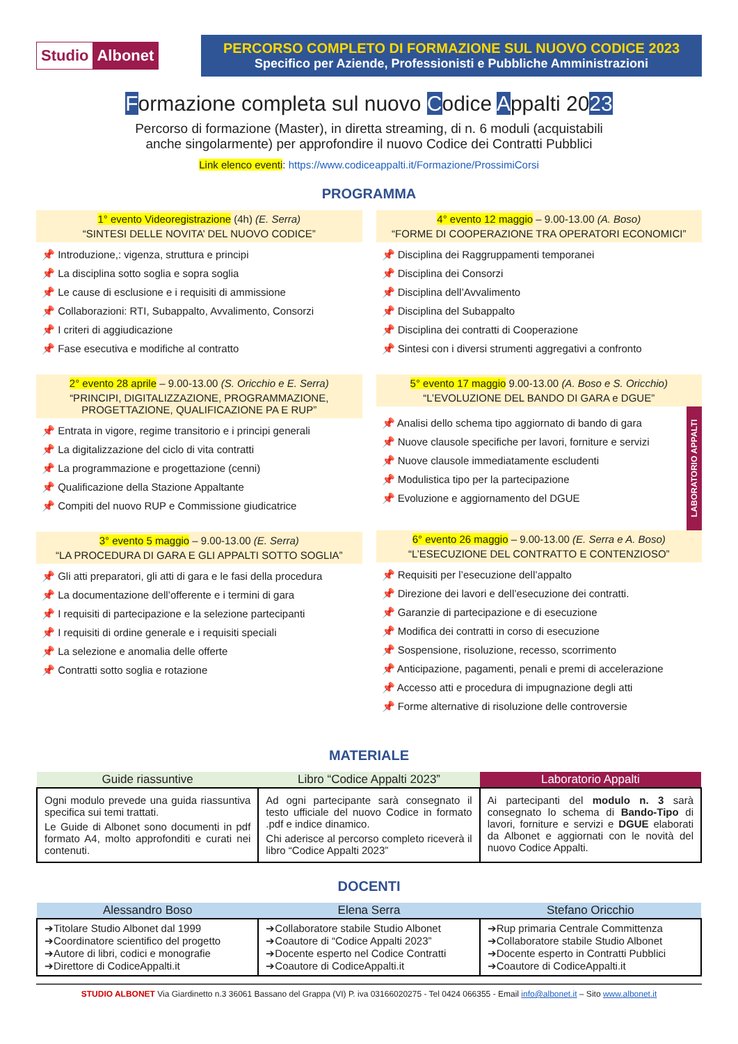Studio Albonet
PERCORSO COMPLETO DI FORMAZIONE SUL NUOVO CODICE 2023
Specifico per Aziende, Professionisti e Pubbliche Amministrazioni
Formazione completa sul nuovo Codice Appalti 2023
Percorso di formazione (Master), in diretta streaming, di n. 6 moduli (acquistabili
anche singolarmente) per approfondire il nuovo Codice dei Contratti Pubblici
Link elenco eventi: https://www.codiceappalti.it/Formazione/ProssimiCorsi
PROGRAMMA
1° evento Videoregistrazione (4h) (E. Serra)
“SINTESI DELLE NOVITA’ DEL NUOVO CODICE”
Introduzione,: vigenza, struttura e principi
La disciplina sotto soglia e sopra soglia
Le cause di esclusione e i requisiti di ammissione
Collaborazioni: RTI, Subappalto, Avvalimento, Consorzi
I criteri di aggiudicazione
Fase esecutiva e modifiche al contratto
2° evento 28 aprile – 9.00-13.00 (S. Oricchio e E. Serra)
“PRINCIPI, DIGITALIZZAZIONE, PROGRAMMAZIONE, PROGETTAZIONE, QUALIFICAZIONE PA E RUP”
Entrata in vigore, regime transitorio e i principi generali
La digitalizzazione del ciclo di vita contratti
La programmazione e progettazione (cenni)
Qualificazione della Stazione Appaltante
Compiti del nuovo RUP e Commissione giudicatrice
3° evento 5 maggio – 9.00-13.00 (E. Serra)
“LA PROCEDURA DI GARA E GLI APPALTI SOTTO SOGLIA”
Gli atti preparatori, gli atti di gara e le fasi della procedura
La documentazione dell’offerente e i termini di gara
I requisiti di partecipazione e la selezione partecipanti
I requisiti di ordine generale e i requisiti speciali
La selezione e anomalia delle offerte
Contratti sotto soglia e rotazione
4° evento 12 maggio – 9.00-13.00 (A. Boso)
“FORME DI COOPERAZIONE TRA OPERATORI ECONOMICI”
Disciplina dei Raggruppamenti temporanei
Disciplina dei Consorzi
Disciplina dell’Avvalimento
Disciplina del Subappalto
Disciplina dei contratti di Cooperazione
Sintesi con i diversi strumenti aggregativi a confronto
5° evento 17 maggio 9.00-13.00 (A. Boso e S. Oricchio)
“L’EVOLUZIONE DEL BANDO DI GARA e DGUE”
Analisi dello schema tipo aggiornato di bando di gara
Nuove clausole specifiche per lavori, forniture e servizi
Nuove clausole immediatamente escludenti
Modulistica tipo per la partecipazione
Evoluzione e aggiornamento del DGUE
LABORATORIO APPALTI
6° evento 26 maggio – 9.00-13.00 (E. Serra e A. Boso)
“L’ESECUZIONE DEL CONTRATTO E CONTENZIOSO”
Requisiti per l’esecuzione dell’appalto
Direzione dei lavori e dell’esecuzione dei contratti.
Garanzie di partecipazione e di esecuzione
Modifica dei contratti in corso di esecuzione
Sospensione, risoluzione, recesso, scorrimento
Anticipazione, pagamenti, penali e premi di accelerazione
Accesso atti e procedura di impugnazione degli atti
Forme alternative di risoluzione delle controversie
MATERIALE
| Guide riassuntive | Libro “Codice Appalti 2023” | Laboratorio Appalti |
| --- | --- | --- |
| Ogni modulo prevede una guida riassuntiva specifica sui temi trattati. Le Guide di Albonet sono documenti in pdf formato A4, molto approfonditi e curati nei contenuti. | Ad ogni partecipante sarà consegnato il testo ufficiale del nuovo Codice in formato .pdf e indice dinamico. Chi aderisce al percorso completo riceverà il libro “Codice Appalti 2023” | Ai partecipanti del modulo n. 3 sarà consegnato lo schema di Bando-Tipo di lavori, forniture e servizi e DGUE elaborati da Albonet e aggiornati con le novità del nuovo Codice Appalti. |
DOCENTI
| Alessandro Boso | Elena Serra | Stefano Oricchio |
| --- | --- | --- |
| ➔Titolare Studio Albonet dal 1999 ➔Coordinatore scientifico del progetto ➔Autore di libri, codici e monografie ➔Direttore di CodiceAppalti.it | ➔Collaboratore stabile Studio Albonet ➔Coautore di “Codice Appalti 2023” ➔Docente esperto nel Codice Contratti ➔Coautore di CodiceAppalti.it | ➔Rup primaria Centrale Committenza ➔Collaboratore stabile Studio Albonet ➔Docente esperto in Contratti Pubblici ➔Coautore di CodiceAppalti.it |
STUDIO ALBONET Via Giardinetto n.3 36061 Bassano del Grappa (VI) P. iva 03166020275 - Tel 0424 066355 - Email info@albonet.it – Sito www.albonet.it